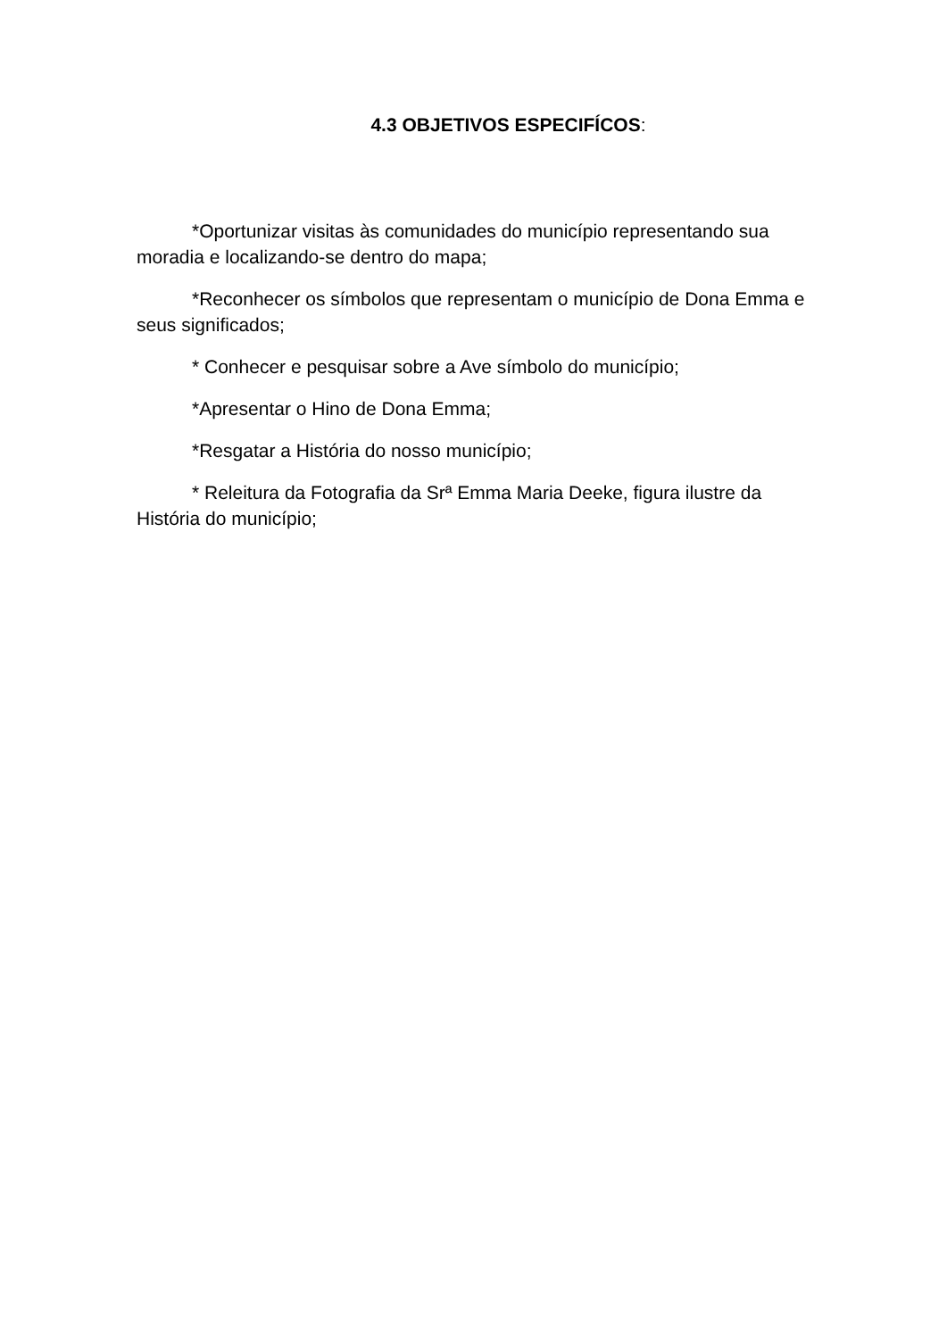4.3 OBJETIVOS ESPECIFÍCOS:
*Oportunizar visitas às comunidades do município representando sua moradia e localizando-se dentro do mapa;
*Reconhecer os símbolos que representam o município de Dona Emma e seus significados;
* Conhecer e pesquisar sobre a Ave símbolo do município;
*Apresentar o Hino de Dona Emma;
*Resgatar a História do nosso município;
* Releitura da Fotografia da Srª Emma Maria Deeke, figura ilustre da História do município;